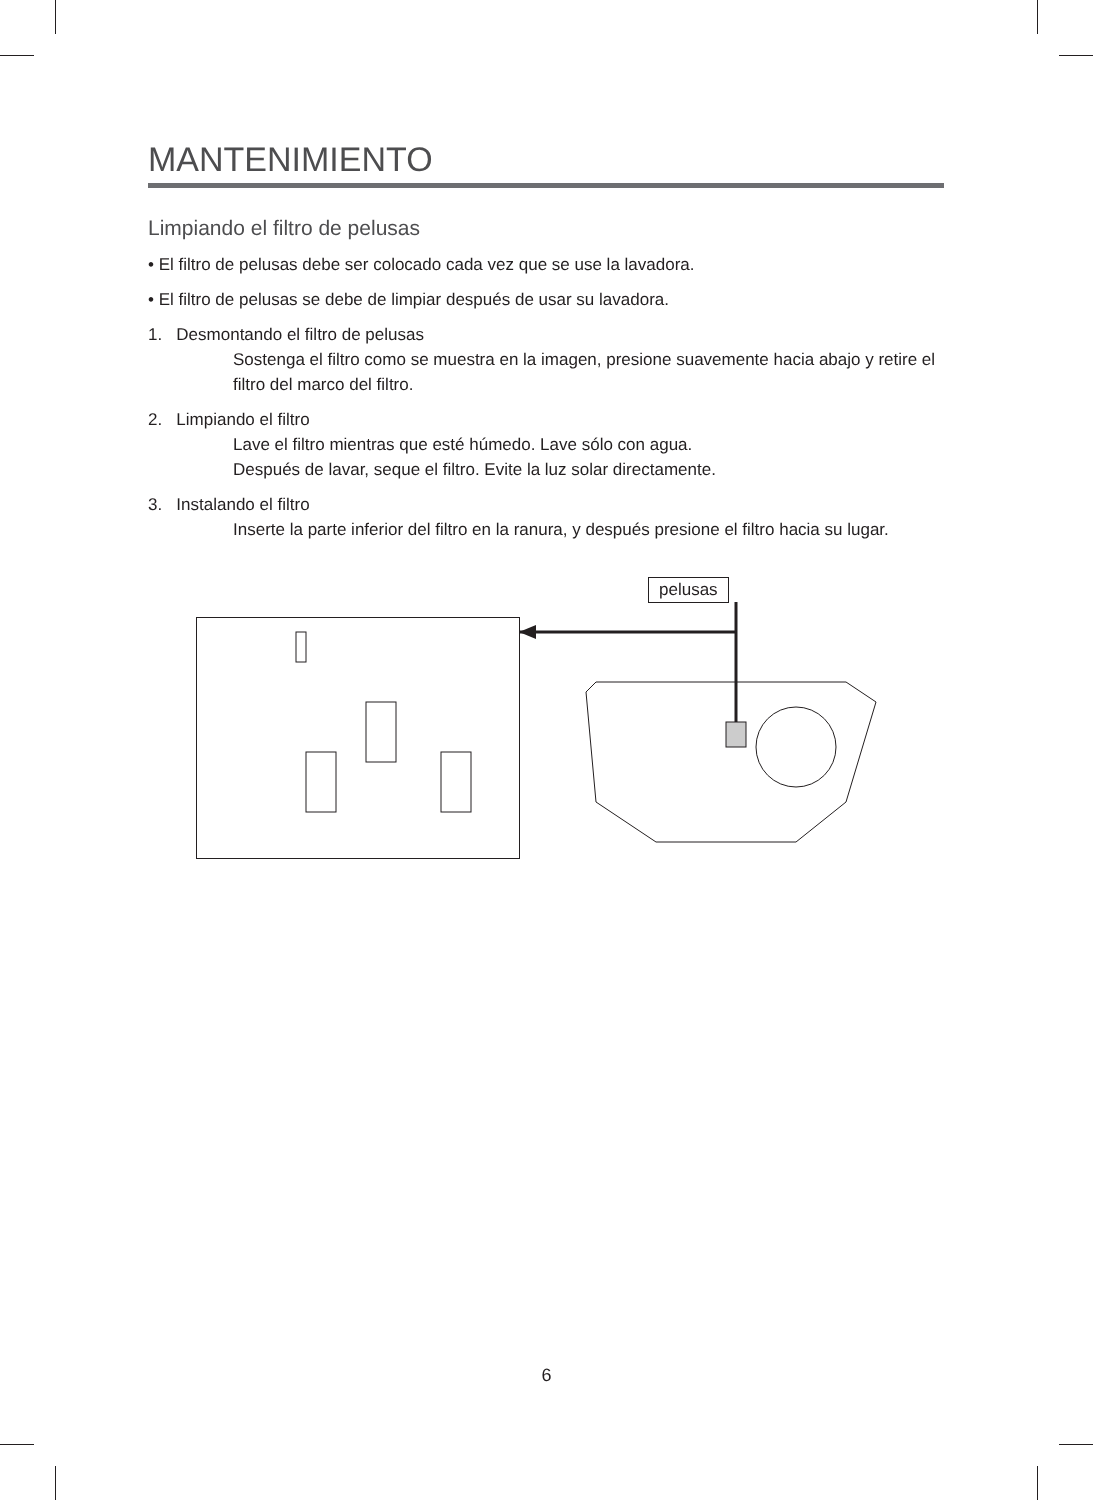MANTENIMIENTO
Limpiando el filtro de pelusas
• El filtro de pelusas debe ser colocado cada vez que se use la lavadora.
• El filtro de pelusas se debe de limpiar después de usar su lavadora.
1. Desmontando el filtro de pelusas
Sostenga el filtro como se muestra en la imagen, presione suavemente hacia abajo y retire el filtro del marco del filtro.
2. Limpiando el filtro
Lave el filtro mientras que esté húmedo. Lave sólo con agua.
Después de lavar, seque el filtro. Evite la luz solar directamente.
3. Instalando el filtro
Inserte la parte inferior del filtro en la ranura, y después presione el filtro hacia su lugar.
pelusas
6